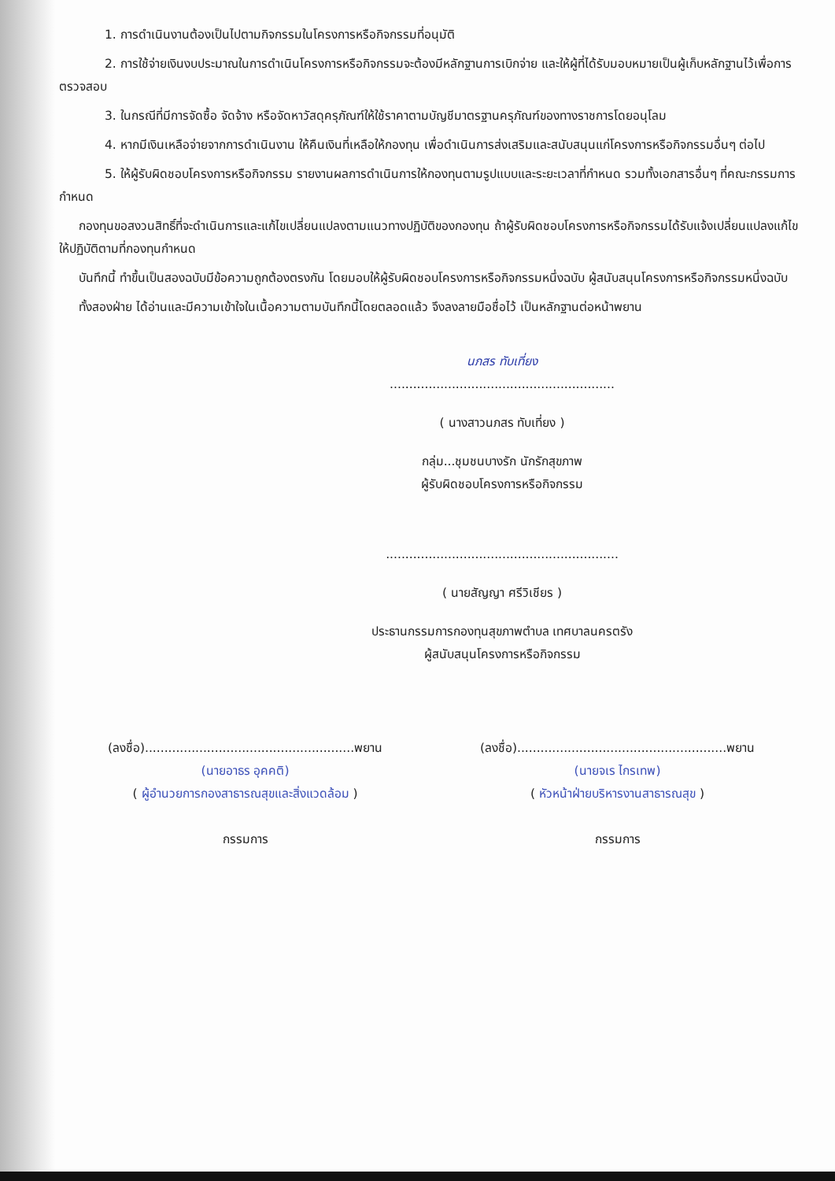1. การดำเนินงานต้องเป็นไปตามกิจกรรมในโครงการหรือกิจกรรมที่อนุมัติ
2. การใช้จ่ายเงินงบประมาณในการดำเนินโครงการหรือกิจกรรมจะต้องมีหลักฐานการเบิกจ่าย และให้ผู้ที่ได้รับมอบหมายเป็นผู้เก็บหลักฐานไว้เพื่อการตรวจสอบ
3. ในกรณีที่มีการจัดซื้อ จัดจ้าง หรือจัดหาวัสดุครุภัณฑ์ให้ใช้ราคาตามบัญชีมาตรฐานครุภัณฑ์ของทางราชการโดยอนุโลม
4. หากมีเงินเหลือจ่ายจากการดำเนินงาน ให้คืนเงินที่เหลือให้กองทุน เพื่อดำเนินการส่งเสริมและสนับสนุนแก่โครงการหรือกิจกรรมอื่นๆ ต่อไป
5. ให้ผู้รับผิดชอบโครงการหรือกิจกรรม รายงานผลการดำเนินการให้กองทุนตามรูปแบบและระยะเวลาที่กำหนด รวมทั้งเอกสารอื่นๆ ที่คณะกรรมการกำหนด
กองทุนขอสงวนสิทธิ์ที่จะดำเนินการและแก้ไขเปลี่ยนแปลงตามแนวทางปฏิบัติของกองทุน ถ้าผู้รับผิดชอบโครงการหรือกิจกรรมได้รับแจ้งเปลี่ยนแปลงแก้ไขให้ปฏิบัติตามที่กองทุนกำหนด
บันทึกนี้ ทำขึ้นเป็นสองฉบับมีข้อความถูกต้องตรงกัน โดยมอบให้ผู้รับผิดชอบโครงการหรือกิจกรรมหนึ่งฉบับ ผู้สนับสนุนโครงการหรือกิจกรรมหนึ่งฉบับ
ทั้งสองฝ่าย ได้อ่านและมีความเข้าใจในเนื้อความตามบันทึกนี้โดยตลอดแล้ว จึงลงลายมือชื่อไว้ เป็นหลักฐานต่อหน้าพยาน
นภสร ทับเที่ยง
..........................................................
( นางสาวนภสร ทับเที่ยง )
กลุ่ม...ชุมชนบางรัก นักรักสุขภาพ
ผู้รับผิดชอบโครงการหรือกิจกรรม
............................................................
( นายสัญญา ศรีวิเชียร )
ประธานกรรมการกองทุนสุขภาพตำบล เทศบาลนครตรัง
ผู้สนับสนุนโครงการหรือกิจกรรม
(ลงชื่อ)......................................................พยาน
(นายอาธร อุคคติ)
( ผู้อำนวยการกองสาธารณสุขและสิ่งแวดล้อม )
กรรมการ
(ลงชื่อ)......................................................พยาน
(นายจเร ไกรเทพ)
( หัวหน้าฝ่ายบริหารงานสาธารณสุข )
กรรมการ